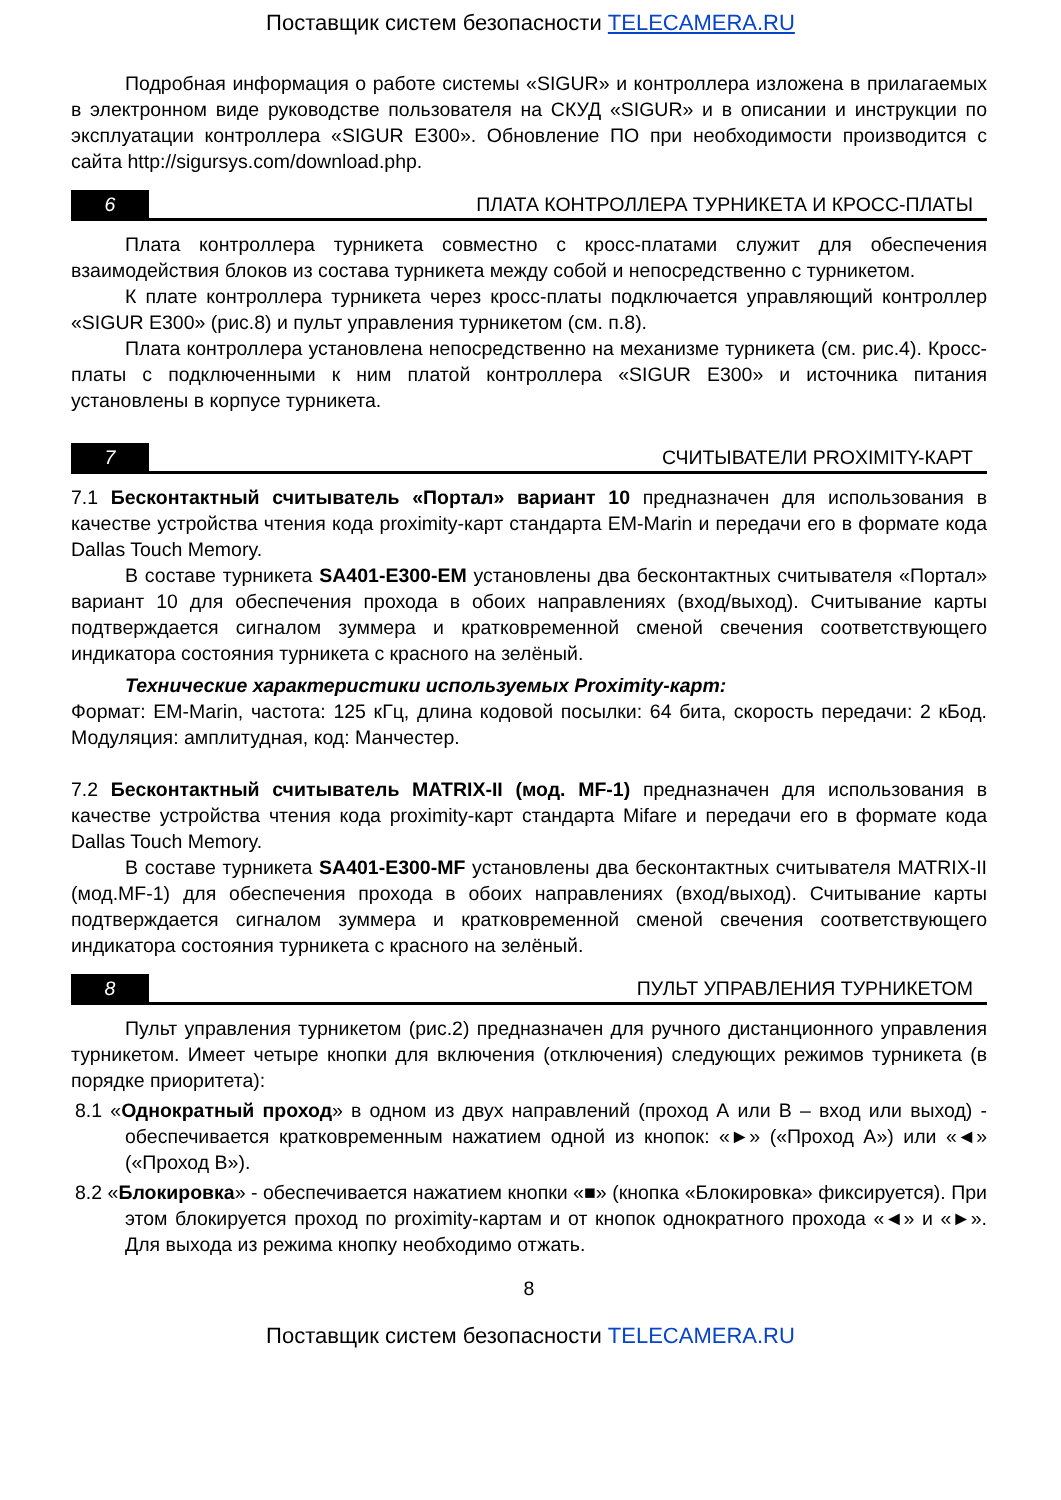Поставщик систем безопасности TELECAMERA.RU
Подробная информация о работе системы «SIGUR» и контроллера изложена в прилагаемых в электронном виде руководстве пользователя на СКУД «SIGUR» и в описании и инструкции по эксплуатации контроллера «SIGUR E300». Обновление ПО при необходимости производится с сайта http://sigursys.com/download.php.
6 ПЛАТА КОНТРОЛЛЕРА ТУРНИКЕТА И КРОСС-ПЛАТЫ
Плата контроллера турникета совместно с кросс-платами служит для обеспечения взаимодействия блоков из состава турникета между собой и непосредственно с турникетом.
К плате контроллера турникета через кросс-платы подключается управляющий контроллер «SIGUR E300» (рис.8) и пульт управления турникетом (см. п.8).
Плата контроллера установлена непосредственно на механизме турникета (см. рис.4). Кросс-платы с подключенными к ним платой контроллера «SIGUR E300» и источника питания установлены в корпусе турникета.
7 СЧИТЫВАТЕЛИ PROXIMITY-КАРТ
7.1 Бесконтактный считыватель «Портал» вариант 10 предназначен для использования в качестве устройства чтения кода proximity-карт стандарта EM-Marin и передачи его в формате кода Dallas Touch Memory.
В составе турникета SA401-E300-EM установлены два бесконтактных считывателя «Портал» вариант 10 для обеспечения прохода в обоих направлениях (вход/выход). Считывание карты подтверждается сигналом зуммера и кратковременной сменой свечения соответствующего индикатора состояния турникета с красного на зелёный.
Технические характеристики используемых Proximity-карт:
Формат: EM-Marin, частота: 125 кГц, длина кодовой посылки: 64 бита, скорость передачи: 2 кБод. Модуляция: амплитудная, код: Манчестер.
7.2 Бесконтактный считыватель MATRIX-II (мод. MF-1) предназначен для использования в качестве устройства чтения кода proximity-карт стандарта Mifare и передачи его в формате кода Dallas Touch Memory.
В составе турникета SA401-E300-MF установлены два бесконтактных считывателя MATRIX-II (мод.MF-1) для обеспечения прохода в обоих направлениях (вход/выход). Считывание карты подтверждается сигналом зуммера и кратковременной сменой свечения соответствующего индикатора состояния турникета с красного на зелёный.
8 ПУЛЬТ УПРАВЛЕНИЯ ТУРНИКЕТОМ
Пульт управления турникетом (рис.2) предназначен для ручного дистанционного управления турникетом. Имеет четыре кнопки для включения (отключения) следующих режимов турникета (в порядке приоритета):
8.1 «Однократный проход» в одном из двух направлений (проход А или В – вход или выход) - обеспечивается кратковременным нажатием одной из кнопок: «►» («Проход А») или «◄» («Проход В»).
8.2 «Блокировка» - обеспечивается нажатием кнопки «■» (кнопка «Блокировка» фиксируется). При этом блокируется проход по proximity-картам и от кнопок однократного прохода «◄» и «►». Для выхода из режима кнопку необходимо отжать.
8
Поставщик систем безопасности TELECAMERA.RU